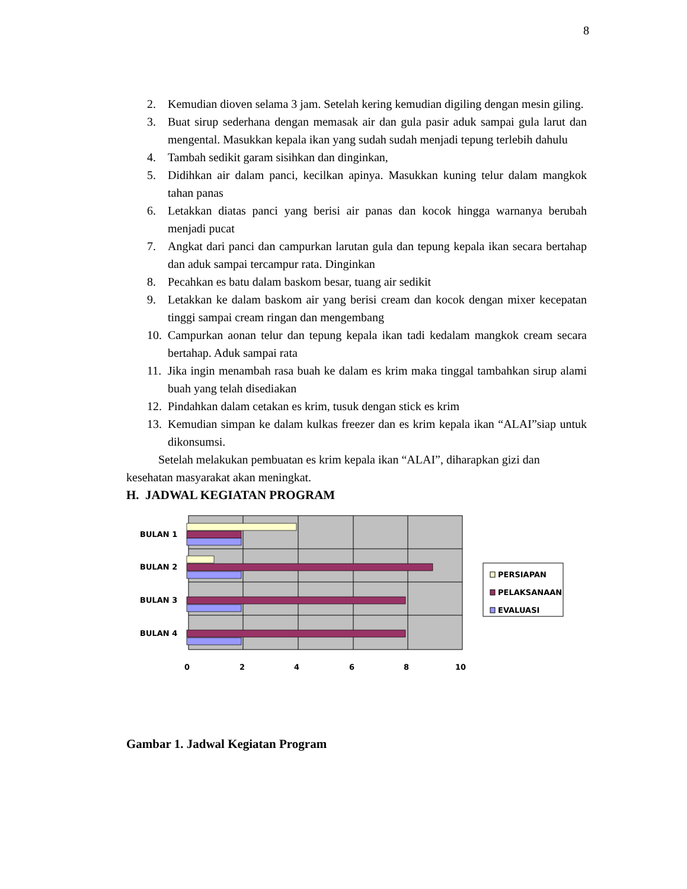8
2. Kemudian dioven selama 3 jam. Setelah kering kemudian digiling dengan mesin giling.
3. Buat sirup sederhana dengan memasak air dan gula pasir aduk sampai gula larut dan mengental. Masukkan kepala ikan yang sudah sudah menjadi tepung terlebih dahulu
4. Tambah sedikit garam sisihkan dan dinginkan,
5. Didihkan air dalam panci, kecilkan apinya. Masukkan kuning telur dalam mangkok tahan panas
6. Letakkan diatas panci yang berisi air panas dan kocok hingga warnanya berubah menjadi pucat
7. Angkat dari panci dan campurkan larutan gula dan tepung kepala ikan secara bertahap dan aduk sampai tercampur rata. Dinginkan
8. Pecahkan es batu dalam baskom besar, tuang air sedikit
9. Letakkan ke dalam baskom air yang berisi cream dan kocok dengan mixer kecepatan tinggi sampai cream ringan dan mengembang
10. Campurkan aonan telur dan tepung kepala ikan tadi kedalam mangkok cream secara bertahap. Aduk sampai rata
11. Jika ingin menambah rasa buah ke dalam es krim maka tinggal tambahkan sirup alami buah yang telah disediakan
12. Pindahkan dalam cetakan es krim, tusuk dengan stick es krim
13. Kemudian simpan ke dalam kulkas freezer dan es krim kepala ikan “ALAI”siap untuk dikonsumsi.
Setelah melakukan pembuatan es krim kepala ikan “ALAI”, diharapkan gizi dan kesehatan masyarakat akan meningkat.
H. JADWAL KEGIATAN PROGRAM
BULAN 1
BULAN 2
BULAN 3
BULAN 4
0
2
4
6
8
10
PERSIAPAN
PELAKSANAAN
EVALUASI
Gambar 1. Jadwal Kegiatan Program